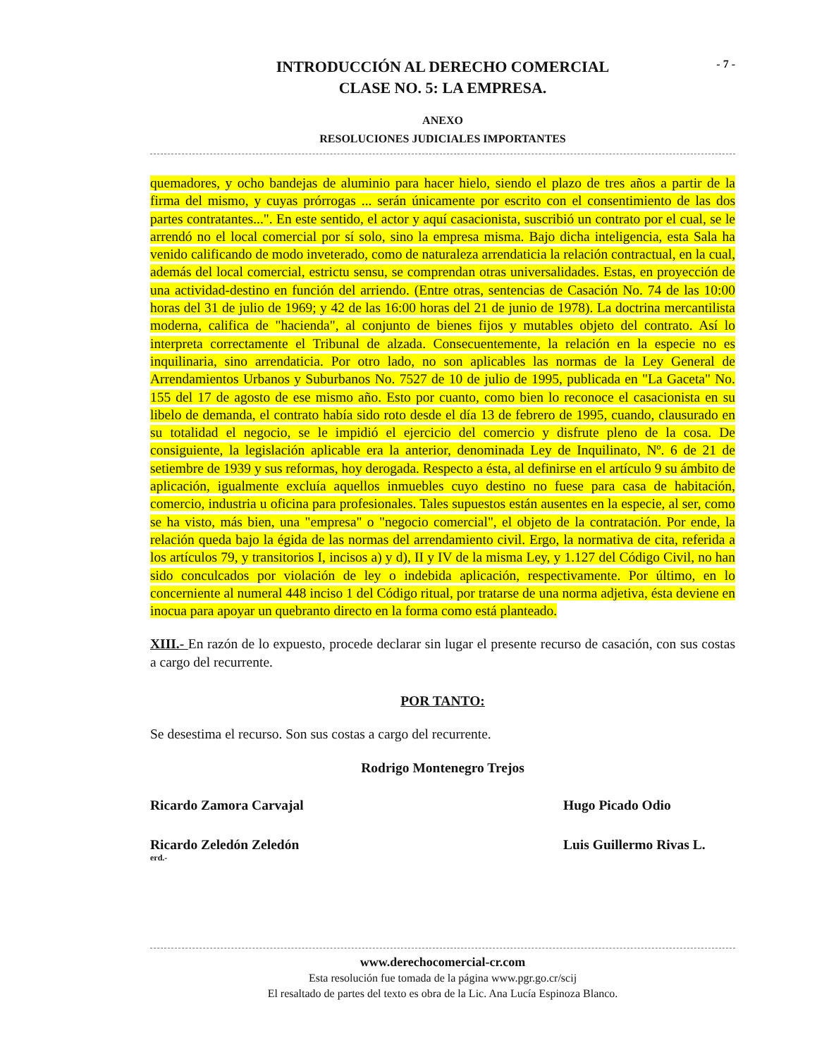- 7 -
INTRODUCCIÓN AL DERECHO COMERCIAL
CLASE NO. 5: LA EMPRESA.
ANEXO
RESOLUCIONES JUDICIALES IMPORTANTES
quemadores, y ocho bandejas de aluminio para hacer hielo, siendo el plazo de tres años a partir de la firma del mismo, y cuyas prórrogas ... serán únicamente por escrito con el consentimiento de las dos partes contratantes...". En este sentido, el actor y aquí casacionista, suscribió un contrato por el cual, se le arrendó no el local comercial por sí solo, sino la empresa misma. Bajo dicha inteligencia, esta Sala ha venido calificando de modo inveterado, como de naturaleza arrendaticia la relación contractual, en la cual, además del local comercial, estrictu sensu, se comprendan otras universalidades. Estas, en proyección de una actividad-destino en función del arriendo. (Entre otras, sentencias de Casación No. 74 de las 10:00 horas del 31 de julio de 1969; y 42 de las 16:00 horas del 21 de junio de 1978). La doctrina mercantilista moderna, califica de "hacienda", al conjunto de bienes fijos y mutables objeto del contrato. Así lo interpreta correctamente el Tribunal de alzada. Consecuentemente, la relación en la especie no es inquilinaria, sino arrendaticia. Por otro lado, no son aplicables las normas de la Ley General de Arrendamientos Urbanos y Suburbanos No. 7527 de 10 de julio de 1995, publicada en "La Gaceta" No. 155 del 17 de agosto de ese mismo año. Esto por cuanto, como bien lo reconoce el casacionista en su libelo de demanda, el contrato había sido roto desde el día 13 de febrero de 1995, cuando, clausurado en su totalidad el negocio, se le impidió el ejercicio del comercio y disfrute pleno de la cosa. De consiguiente, la legislación aplicable era la anterior, denominada Ley de Inquilinato, Nº. 6 de 21 de setiembre de 1939 y sus reformas, hoy derogada. Respecto a ésta, al definirse en el artículo 9 su ámbito de aplicación, igualmente excluía aquellos inmuebles cuyo destino no fuese para casa de habitación, comercio, industria u oficina para profesionales. Tales supuestos están ausentes en la especie, al ser, como se ha visto, más bien, una "empresa" o "negocio comercial", el objeto de la contratación. Por ende, la relación queda bajo la égida de las normas del arrendamiento civil. Ergo, la normativa de cita, referida a los artículos 79, y transitorios I, incisos a) y d), II y IV de la misma Ley, y 1.127 del Código Civil, no han sido conculcados por violación de ley o indebida aplicación, respectivamente. Por último, en lo concerniente al numeral 448 inciso 1 del Código ritual, por tratarse de una norma adjetiva, ésta deviene en inocua para apoyar un quebranto directo en la forma como está planteado.
XIII.- En razón de lo expuesto, procede declarar sin lugar el presente recurso de casación, con sus costas a cargo del recurrente.
POR TANTO:
Se desestima el recurso. Son sus costas a cargo del recurrente.
Rodrigo Montenegro Trejos
Ricardo Zamora Carvajal Hugo Picado Odio
Ricardo Zeledón Zeledón Luis Guillermo Rivas L.
erd.-
www.derechocomercial-cr.com
Esta resolución fue tomada de la página www.pgr.go.cr/scij
El resaltado de partes del texto es obra de la Lic. Ana Lucía Espinoza Blanco.